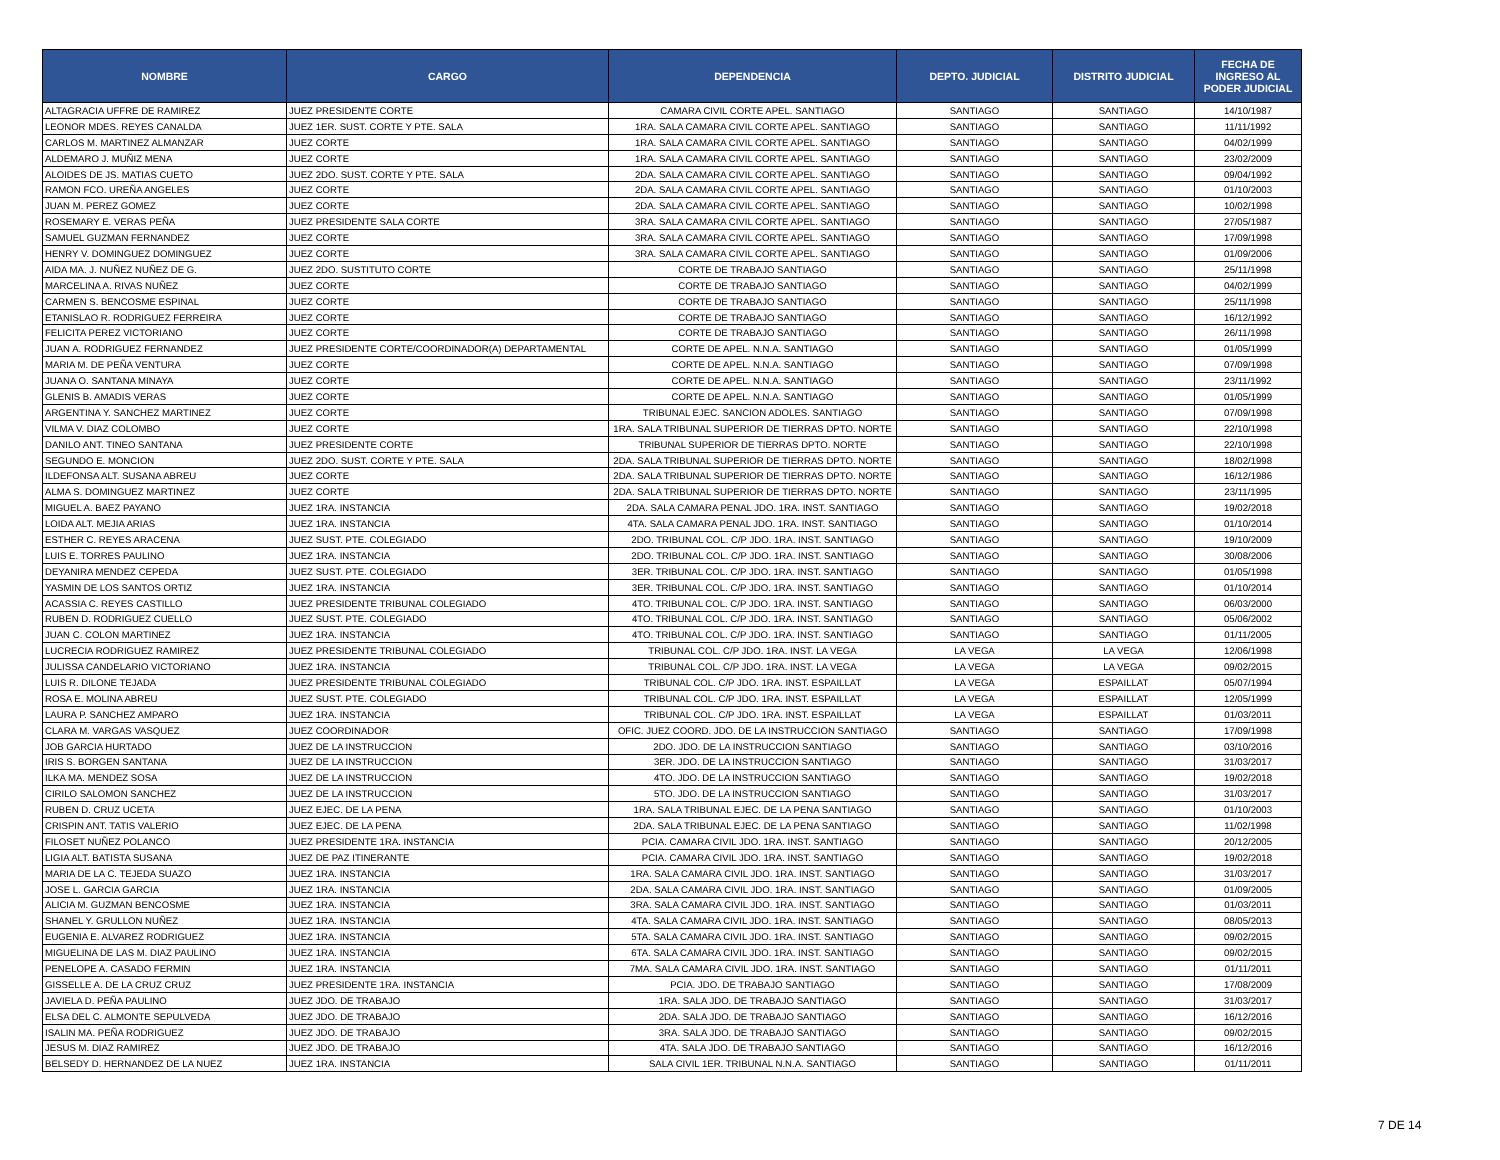| NOMBRE | CARGO | DEPENDENCIA | DEPTO. JUDICIAL | DISTRITO JUDICIAL | FECHA DE INGRESO AL PODER JUDICIAL |
| --- | --- | --- | --- | --- | --- |
| ALTAGRACIA UFFRE DE RAMIREZ | JUEZ PRESIDENTE CORTE | CAMARA CIVIL CORTE APEL. SANTIAGO | SANTIAGO | SANTIAGO | 14/10/1987 |
| LEONOR MDES. REYES CANALDA | JUEZ 1ER. SUST. CORTE Y PTE. SALA | 1RA. SALA CAMARA CIVIL CORTE APEL. SANTIAGO | SANTIAGO | SANTIAGO | 11/11/1992 |
| CARLOS M. MARTINEZ ALMANZAR | JUEZ CORTE | 1RA. SALA CAMARA CIVIL CORTE APEL. SANTIAGO | SANTIAGO | SANTIAGO | 04/02/1999 |
| ALDEMARO J. MUÑIZ MENA | JUEZ CORTE | 1RA. SALA CAMARA CIVIL CORTE APEL. SANTIAGO | SANTIAGO | SANTIAGO | 23/02/2009 |
| ALOIDES DE JS. MATIAS CUETO | JUEZ 2DO. SUST. CORTE Y PTE. SALA | 2DA. SALA CAMARA CIVIL CORTE APEL. SANTIAGO | SANTIAGO | SANTIAGO | 09/04/1992 |
| RAMON FCO. UREÑA ANGELES | JUEZ CORTE | 2DA. SALA CAMARA CIVIL CORTE APEL. SANTIAGO | SANTIAGO | SANTIAGO | 01/10/2003 |
| JUAN M. PEREZ GOMEZ | JUEZ CORTE | 2DA. SALA CAMARA CIVIL CORTE APEL. SANTIAGO | SANTIAGO | SANTIAGO | 10/02/1998 |
| ROSEMARY E. VERAS PEÑA | JUEZ PRESIDENTE SALA CORTE | 3RA. SALA CAMARA CIVIL CORTE APEL. SANTIAGO | SANTIAGO | SANTIAGO | 27/05/1987 |
| SAMUEL GUZMAN FERNANDEZ | JUEZ CORTE | 3RA. SALA CAMARA CIVIL CORTE APEL. SANTIAGO | SANTIAGO | SANTIAGO | 17/09/1998 |
| HENRY V. DOMINGUEZ DOMINGUEZ | JUEZ CORTE | 3RA. SALA CAMARA CIVIL CORTE APEL. SANTIAGO | SANTIAGO | SANTIAGO | 01/09/2006 |
| AIDA MA. J. NUÑEZ NUÑEZ DE G. | JUEZ 2DO. SUSTITUTO CORTE | CORTE DE TRABAJO SANTIAGO | SANTIAGO | SANTIAGO | 25/11/1998 |
| MARCELINA A. RIVAS NUÑEZ | JUEZ CORTE | CORTE DE TRABAJO SANTIAGO | SANTIAGO | SANTIAGO | 04/02/1999 |
| CARMEN S. BENCOSME ESPINAL | JUEZ CORTE | CORTE DE TRABAJO SANTIAGO | SANTIAGO | SANTIAGO | 25/11/1998 |
| ETANISLAO R. RODRIGUEZ FERREIRA | JUEZ CORTE | CORTE DE TRABAJO SANTIAGO | SANTIAGO | SANTIAGO | 16/12/1992 |
| FELICITA PEREZ VICTORIANO | JUEZ CORTE | CORTE DE TRABAJO SANTIAGO | SANTIAGO | SANTIAGO | 26/11/1998 |
| JUAN A. RODRIGUEZ FERNANDEZ | JUEZ PRESIDENTE CORTE/COORDINADOR(A) DEPARTAMENTAL | CORTE DE APEL. N.N.A. SANTIAGO | SANTIAGO | SANTIAGO | 01/05/1999 |
| MARIA M. DE PEÑA VENTURA | JUEZ CORTE | CORTE DE APEL. N.N.A. SANTIAGO | SANTIAGO | SANTIAGO | 07/09/1998 |
| JUANA O. SANTANA MINAYA | JUEZ CORTE | CORTE DE APEL. N.N.A. SANTIAGO | SANTIAGO | SANTIAGO | 23/11/1992 |
| GLENIS B. AMADIS VERAS | JUEZ CORTE | CORTE DE APEL. N.N.A. SANTIAGO | SANTIAGO | SANTIAGO | 01/05/1999 |
| ARGENTINA Y. SANCHEZ MARTINEZ | JUEZ CORTE | TRIBUNAL EJEC. SANCION ADOLES. SANTIAGO | SANTIAGO | SANTIAGO | 07/09/1998 |
| VILMA V. DIAZ COLOMBO | JUEZ CORTE | 1RA. SALA TRIBUNAL SUPERIOR DE TIERRAS DPTO. NORTE | SANTIAGO | SANTIAGO | 22/10/1998 |
| DANILO ANT. TINEO SANTANA | JUEZ PRESIDENTE CORTE | TRIBUNAL SUPERIOR DE TIERRAS DPTO. NORTE | SANTIAGO | SANTIAGO | 22/10/1998 |
| SEGUNDO E. MONCION | JUEZ 2DO. SUST. CORTE Y PTE. SALA | 2DA. SALA TRIBUNAL SUPERIOR DE TIERRAS DPTO. NORTE | SANTIAGO | SANTIAGO | 18/02/1998 |
| ILDEFONSA ALT. SUSANA ABREU | JUEZ CORTE | 2DA. SALA TRIBUNAL SUPERIOR DE TIERRAS DPTO. NORTE | SANTIAGO | SANTIAGO | 16/12/1986 |
| ALMA S. DOMINGUEZ MARTINEZ | JUEZ CORTE | 2DA. SALA TRIBUNAL SUPERIOR DE TIERRAS DPTO. NORTE | SANTIAGO | SANTIAGO | 23/11/1995 |
| MIGUEL A. BAEZ PAYANO | JUEZ 1RA. INSTANCIA | 2DA. SALA CAMARA PENAL JDO. 1RA. INST. SANTIAGO | SANTIAGO | SANTIAGO | 19/02/2018 |
| LOIDA ALT. MEJIA ARIAS | JUEZ 1RA. INSTANCIA | 4TA. SALA CAMARA PENAL JDO. 1RA. INST. SANTIAGO | SANTIAGO | SANTIAGO | 01/10/2014 |
| ESTHER C. REYES ARACENA | JUEZ SUST. PTE. COLEGIADO | 2DO. TRIBUNAL COL. C/P JDO. 1RA. INST. SANTIAGO | SANTIAGO | SANTIAGO | 19/10/2009 |
| LUIS E. TORRES PAULINO | JUEZ 1RA. INSTANCIA | 2DO. TRIBUNAL COL. C/P JDO. 1RA. INST. SANTIAGO | SANTIAGO | SANTIAGO | 30/08/2006 |
| DEYANIRA MENDEZ CEPEDA | JUEZ SUST. PTE. COLEGIADO | 3ER. TRIBUNAL COL. C/P JDO. 1RA. INST. SANTIAGO | SANTIAGO | SANTIAGO | 01/05/1998 |
| YASMIN DE LOS SANTOS ORTIZ | JUEZ 1RA. INSTANCIA | 3ER. TRIBUNAL COL. C/P JDO. 1RA. INST. SANTIAGO | SANTIAGO | SANTIAGO | 01/10/2014 |
| ACASSIA C. REYES CASTILLO | JUEZ PRESIDENTE TRIBUNAL COLEGIADO | 4TO. TRIBUNAL COL. C/P JDO. 1RA. INST. SANTIAGO | SANTIAGO | SANTIAGO | 06/03/2000 |
| RUBEN D. RODRIGUEZ CUELLO | JUEZ SUST. PTE. COLEGIADO | 4TO. TRIBUNAL COL. C/P JDO. 1RA. INST. SANTIAGO | SANTIAGO | SANTIAGO | 05/06/2002 |
| JUAN C. COLON MARTINEZ | JUEZ 1RA. INSTANCIA | 4TO. TRIBUNAL COL. C/P JDO. 1RA. INST. SANTIAGO | SANTIAGO | SANTIAGO | 01/11/2005 |
| LUCRECIA RODRIGUEZ RAMIREZ | JUEZ PRESIDENTE TRIBUNAL COLEGIADO | TRIBUNAL COL. C/P JDO. 1RA. INST. LA VEGA | LA VEGA | LA VEGA | 12/06/1998 |
| JULISSA CANDELARIO VICTORIANO | JUEZ 1RA. INSTANCIA | TRIBUNAL COL. C/P JDO. 1RA. INST. LA VEGA | LA VEGA | LA VEGA | 09/02/2015 |
| LUIS R. DILONE TEJADA | JUEZ PRESIDENTE TRIBUNAL COLEGIADO | TRIBUNAL COL. C/P JDO. 1RA. INST. ESPAILLAT | LA VEGA | ESPAILLAT | 05/07/1994 |
| ROSA E. MOLINA ABREU | JUEZ SUST. PTE. COLEGIADO | TRIBUNAL COL. C/P JDO. 1RA. INST. ESPAILLAT | LA VEGA | ESPAILLAT | 12/05/1999 |
| LAURA P. SANCHEZ AMPARO | JUEZ 1RA. INSTANCIA | TRIBUNAL COL. C/P JDO. 1RA. INST. ESPAILLAT | LA VEGA | ESPAILLAT | 01/03/2011 |
| CLARA M. VARGAS VASQUEZ | JUEZ COORDINADOR | OFIC. JUEZ COORD. JDO. DE LA INSTRUCCION SANTIAGO | SANTIAGO | SANTIAGO | 17/09/1998 |
| JOB GARCIA HURTADO | JUEZ DE LA INSTRUCCION | 2DO. JDO. DE LA INSTRUCCION SANTIAGO | SANTIAGO | SANTIAGO | 03/10/2016 |
| IRIS S. BORGEN SANTANA | JUEZ DE LA INSTRUCCION | 3ER. JDO. DE LA INSTRUCCION SANTIAGO | SANTIAGO | SANTIAGO | 31/03/2017 |
| ILKA MA. MENDEZ SOSA | JUEZ DE LA INSTRUCCION | 4TO. JDO. DE LA INSTRUCCION SANTIAGO | SANTIAGO | SANTIAGO | 19/02/2018 |
| CIRILO SALOMON SANCHEZ | JUEZ DE LA INSTRUCCION | 5TO. JDO. DE LA INSTRUCCION SANTIAGO | SANTIAGO | SANTIAGO | 31/03/2017 |
| RUBEN D. CRUZ UCETA | JUEZ EJEC. DE LA PENA | 1RA. SALA TRIBUNAL EJEC. DE LA PENA SANTIAGO | SANTIAGO | SANTIAGO | 01/10/2003 |
| CRISPIN ANT. TATIS VALERIO | JUEZ EJEC. DE LA PENA | 2DA. SALA TRIBUNAL EJEC. DE LA PENA SANTIAGO | SANTIAGO | SANTIAGO | 11/02/1998 |
| FILOSET NUÑEZ POLANCO | JUEZ PRESIDENTE 1RA. INSTANCIA | PCIA. CAMARA CIVIL JDO. 1RA. INST. SANTIAGO | SANTIAGO | SANTIAGO | 20/12/2005 |
| LIGIA ALT. BATISTA SUSANA | JUEZ DE PAZ ITINERANTE | PCIA. CAMARA CIVIL JDO. 1RA. INST. SANTIAGO | SANTIAGO | SANTIAGO | 19/02/2018 |
| MARIA DE LA C. TEJEDA SUAZO | JUEZ 1RA. INSTANCIA | 1RA. SALA CAMARA CIVIL JDO. 1RA. INST. SANTIAGO | SANTIAGO | SANTIAGO | 31/03/2017 |
| JOSE L. GARCIA GARCIA | JUEZ 1RA. INSTANCIA | 2DA. SALA CAMARA CIVIL JDO. 1RA. INST. SANTIAGO | SANTIAGO | SANTIAGO | 01/09/2005 |
| ALICIA M. GUZMAN BENCOSME | JUEZ 1RA. INSTANCIA | 3RA. SALA CAMARA CIVIL JDO. 1RA. INST. SANTIAGO | SANTIAGO | SANTIAGO | 01/03/2011 |
| SHANEL Y. GRULLON NUÑEZ | JUEZ 1RA. INSTANCIA | 4TA. SALA CAMARA CIVIL JDO. 1RA. INST. SANTIAGO | SANTIAGO | SANTIAGO | 08/05/2013 |
| EUGENIA E. ALVAREZ RODRIGUEZ | JUEZ 1RA. INSTANCIA | 5TA. SALA CAMARA CIVIL JDO. 1RA. INST. SANTIAGO | SANTIAGO | SANTIAGO | 09/02/2015 |
| MIGUELINA DE LAS M. DIAZ PAULINO | JUEZ 1RA. INSTANCIA | 6TA. SALA CAMARA CIVIL JDO. 1RA. INST. SANTIAGO | SANTIAGO | SANTIAGO | 09/02/2015 |
| PENELOPE A. CASADO FERMIN | JUEZ 1RA. INSTANCIA | 7MA. SALA CAMARA CIVIL JDO. 1RA. INST. SANTIAGO | SANTIAGO | SANTIAGO | 01/11/2011 |
| GISSELLE A. DE LA CRUZ CRUZ | JUEZ PRESIDENTE 1RA. INSTANCIA | PCIA. JDO. DE TRABAJO SANTIAGO | SANTIAGO | SANTIAGO | 17/08/2009 |
| JAVIELA D. PEÑA PAULINO | JUEZ JDO. DE TRABAJO | 1RA. SALA JDO. DE TRABAJO SANTIAGO | SANTIAGO | SANTIAGO | 31/03/2017 |
| ELSA DEL C. ALMONTE SEPULVEDA | JUEZ JDO. DE TRABAJO | 2DA. SALA JDO. DE TRABAJO SANTIAGO | SANTIAGO | SANTIAGO | 16/12/2016 |
| ISALIN MA. PEÑA RODRIGUEZ | JUEZ JDO. DE TRABAJO | 3RA. SALA JDO. DE TRABAJO SANTIAGO | SANTIAGO | SANTIAGO | 09/02/2015 |
| JESUS M. DIAZ RAMIREZ | JUEZ JDO. DE TRABAJO | 4TA. SALA JDO. DE TRABAJO SANTIAGO | SANTIAGO | SANTIAGO | 16/12/2016 |
| BELSEDY D. HERNANDEZ DE LA NUEZ | JUEZ 1RA. INSTANCIA | SALA CIVIL 1ER. TRIBUNAL N.N.A. SANTIAGO | SANTIAGO | SANTIAGO | 01/11/2011 |
7 DE 14